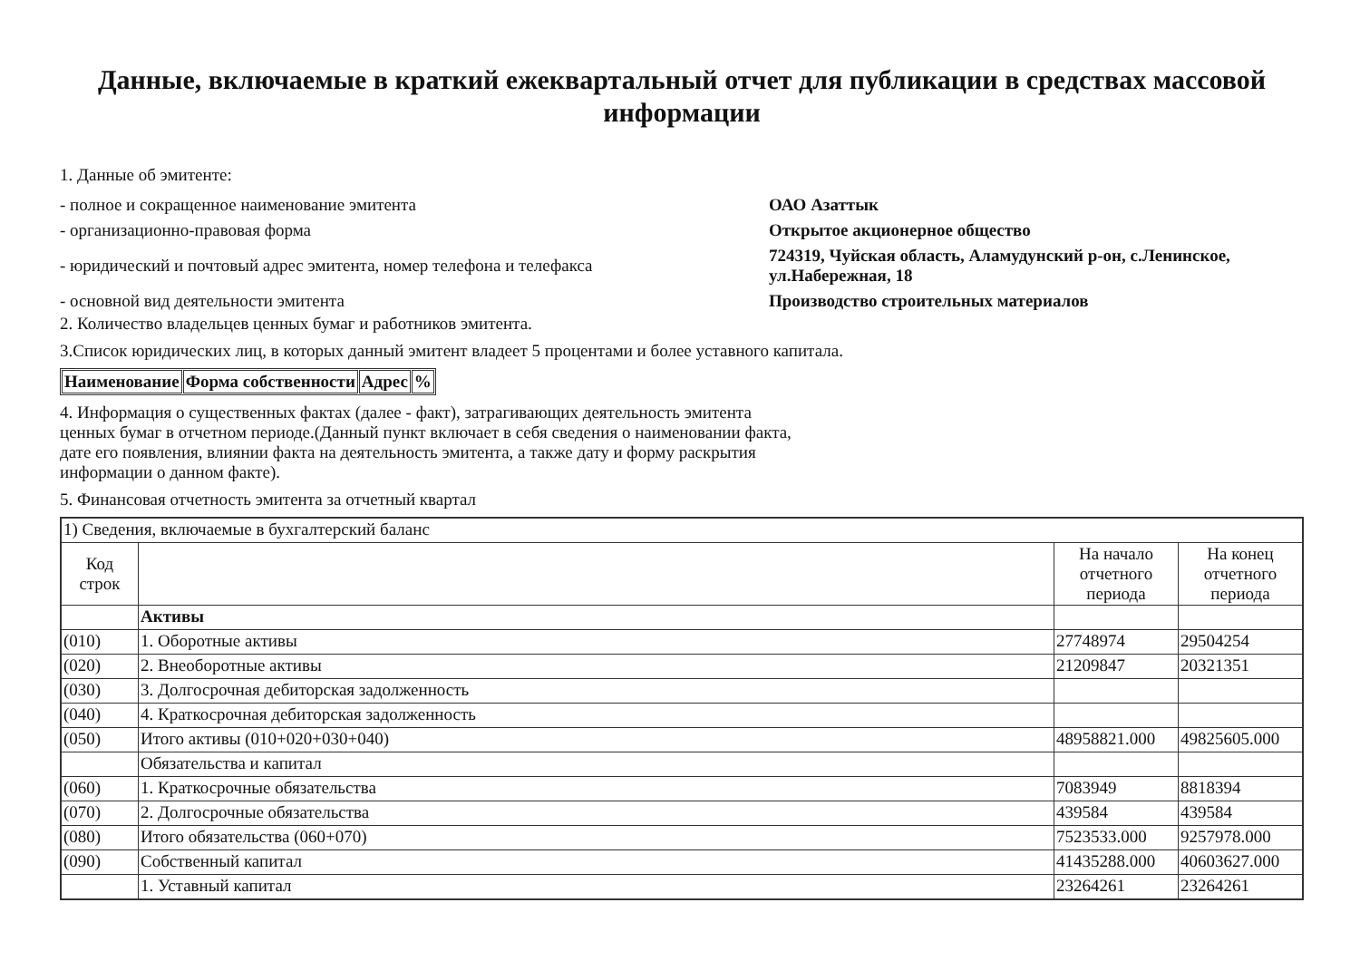Данные, включаемые в краткий ежеквартальный отчет для публикации в средствах массовой информации
1. Данные об эмитенте:
| - полное и сокращенное наименование эмитента | ОАО Азаттык |
| - организационно-правовая форма | Открытое акционерное общество |
| - юридический и почтовый адрес эмитента, номер телефона и телефакса | 724319, Чуйская область, Аламудунский р-он, с.Ленинское, ул.Набережная, 18 |
| - основной вид деятельности эмитента | Производство строительных материалов |
2. Количество владельцев ценных бумаг и работников эмитента.
3.Список юридических лиц, в которых данный эмитент владеет 5 процентами и более уставного капитала.
| Наименование | Форма собственности | Адрес | % |
| --- | --- | --- | --- |
4. Информация о существенных фактах (далее - факт), затрагивающих деятельность эмитента ценных бумаг в отчетном периоде.(Данный пункт включает в себя сведения о наименовании факта, дате его появления, влиянии факта на деятельность эмитента, а также дату и форму раскрытия информации о данном факте).
5. Финансовая отчетность эмитента за отчетный квартал
| 1) Сведения, включаемые в бухгалтерский баланс | | | |
| Код строк | | На начало отчетного периода | На конец отчетного периода |
| | Активы | | |
| (010) | 1. Оборотные активы | 27748974 | 29504254 |
| (020) | 2. Внеоборотные активы | 21209847 | 20321351 |
| (030) | 3. Долгосрочная дебиторская задолженность | | |
| (040) | 4. Краткосрочная дебиторская задолженность | | |
| (050) | Итого активы (010+020+030+040) | 48958821.000 | 49825605.000 |
| | Обязательства и капитал | | |
| (060) | 1. Краткосрочные обязательства | 7083949 | 8818394 |
| (070) | 2. Долгосрочные обязательства | 439584 | 439584 |
| (080) | Итого обязательства (060+070) | 7523533.000 | 9257978.000 |
| (090) | Собственный капитал | 41435288.000 | 40603627.000 |
| | 1. Уставный капитал | 23264261 | 23264261 |